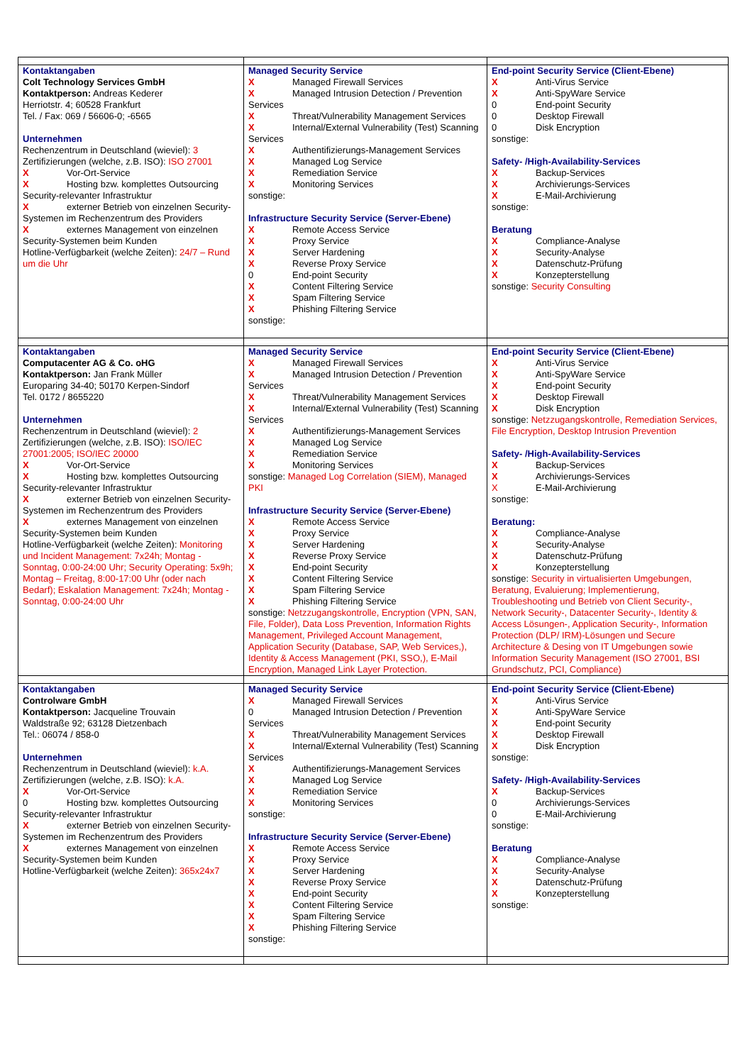| Kontaktangaben Colt Technology Services GmbH Kontaktperson: Andreas Kederer Herriotstr. 4; 60528 Frankfurt Tel. / Fax: 069 / 56606-0; -6565 Unternehmen Rechenzentrum in Deutschland (wieviel): 3 Zertifizierungen (welche, z.B. ISO): ISO 27001 X Vor-Ort-Service X Hosting bzw. komplettes Outsourcing Security-relevanter Infrastruktur X externer Betrieb von einzelnen Security-Systemen im Rechenzentrum des Providers X externes Management von einzelnen Security-Systemen beim Kunden Hotline-Verfügbarkeit (welche Zeiten): 24/7 – Rund um die Uhr | Managed Security Service X Managed Firewall Services X Managed Intrusion Detection / Prevention Services X Threat/Vulnerability Management Services X Internal/External Vulnerability (Test) Scanning Services X Authentifizierungs-Management Services X Managed Log Service X Remediation Service X Monitoring Services sonstige: Infrastructure Security Service (Server-Ebene) X Remote Access Service X Proxy Service X Server Hardening X Reverse Proxy Service 0 End-point Security X Content Filtering Service X Spam Filtering Service X Phishing Filtering Service sonstige: | End-point Security Service (Client-Ebene) X Anti-Virus Service X Anti-SpyWare Service 0 End-point Security 0 Desktop Firewall 0 Disk Encryption sonstige: Safety- /High-Availability-Services X Backup-Services X Archivierungs-Services X E-Mail-Archivierung sonstige: Beratung X Compliance-Analyse X Security-Analyse X Datenschutz-Prüfung X Konzepterstellung sonstige: Security Consulting |
| Kontaktangaben Computacenter AG & Co. oHG Kontaktperson: Jan Frank Müller Europaring 34-40; 50170 Kerpen-Sindorf Tel. 0172 / 8655220 Unternehmen Rechenzentrum in Deutschland (wieviel): 2 Zertifizierungen (welche, z.B. ISO): ISO/IEC 27001:2005; ISO/IEC 20000 X Vor-Ort-Service X Hosting bzw. komplettes Outsourcing Security-relevanter Infrastruktur X externer Betrieb von einzelnen Security-Systemen im Rechenzentrum des Providers X externes Management von einzelnen Security-Systemen beim Kunden Hotline-Verfügbarkeit (welche Zeiten): Monitoring und Incident Management: 7x24h; Montag - Sonntag, 0:00-24:00 Uhr; Security Operating: 5x9h; Montag – Freitag, 8:00-17:00 Uhr (oder nach Bedarf); Eskalation Management: 7x24h; Montag - Sonntag, 0:00-24:00 Uhr | Managed Security Service X Managed Firewall Services X Managed Intrusion Detection / Prevention Services X Threat/Vulnerability Management Services X Internal/External Vulnerability (Test) Scanning Services X Authentifizierungs-Management Services X Managed Log Service X Remediation Service X Monitoring Services sonstige: Managed Log Correlation (SIEM), Managed PKI Infrastructure Security Service (Server-Ebene) X Remote Access Service X Proxy Service X Server Hardening X Reverse Proxy Service X End-point Security X Content Filtering Service X Spam Filtering Service X Phishing Filtering Service sonstige: Netzzugangskontrolle, Encryption (VPN, SAN, File, Folder), Data Loss Prevention, Information Rights Management, Privileged Account Management, Application Security (Database, SAP, Web Services,), Identity & Access Management (PKI, SSO,), E-Mail Encryption, Managed Link Layer Protection. | End-point Security Service (Client-Ebene) X Anti-Virus Service X Anti-SpyWare Service X End-point Security X Desktop Firewall X Disk Encryption sonstige: Netzzugangskontrolle, Remediation Services, File Encryption, Desktop Intrusion Prevention Safety- /High-Availability-Services X Backup-Services X Archivierungs-Services X E-Mail-Archivierung sonstige: Beratung: X Compliance-Analyse X Security-Analyse X Datenschutz-Prüfung X Konzepterstellung sonstige: Security in virtualisierten Umgebungen, Beratung, Evaluierung; Implementierung, Troubleshooting und Betrieb von Client Security-, Network Security-, Datacenter Security-, Identity & Access Lösungen-, Application Security-, Information Protection (DLP/ IRM)-Lösungen und Secure Architecture & Desing von IT Umgebungen sowie Information Security Management (ISO 27001, BSI Grundschutz, PCI, Compliance) |
| Kontaktangaben Controlware GmbH Kontaktperson: Jacqueline Trouvain Waldstraße 92; 63128 Dietzenbach Tel.: 06074 / 858-0 Unternehmen Rechenzentrum in Deutschland (wieviel): k.A. Zertifizierungen (welche, z.B. ISO): k.A. X Vor-Ort-Service 0 Hosting bzw. komplettes Outsourcing Security-relevanter Infrastruktur X externer Betrieb von einzelnen Security-Systemen im Rechenzentrum des Providers X externes Management von einzelnen Security-Systemen beim Kunden Hotline-Verfügbarkeit (welche Zeiten): 365x24x7 | Managed Security Service X Managed Firewall Services 0 Managed Intrusion Detection / Prevention Services X Threat/Vulnerability Management Services X Internal/External Vulnerability (Test) Scanning Services X Authentifizierungs-Management Services X Managed Log Service X Remediation Service X Monitoring Services sonstige: Infrastructure Security Service (Server-Ebene) X Remote Access Service X Proxy Service X Server Hardening X Reverse Proxy Service X End-point Security X Content Filtering Service X Spam Filtering Service X Phishing Filtering Service sonstige: | End-point Security Service (Client-Ebene) X Anti-Virus Service X Anti-SpyWare Service X End-point Security X Desktop Firewall X Disk Encryption sonstige: Safety- /High-Availability-Services X Backup-Services 0 Archivierungs-Services 0 E-Mail-Archivierung sonstige: Beratung X Compliance-Analyse X Security-Analyse X Datenschutz-Prüfung X Konzepterstellung sonstige: |